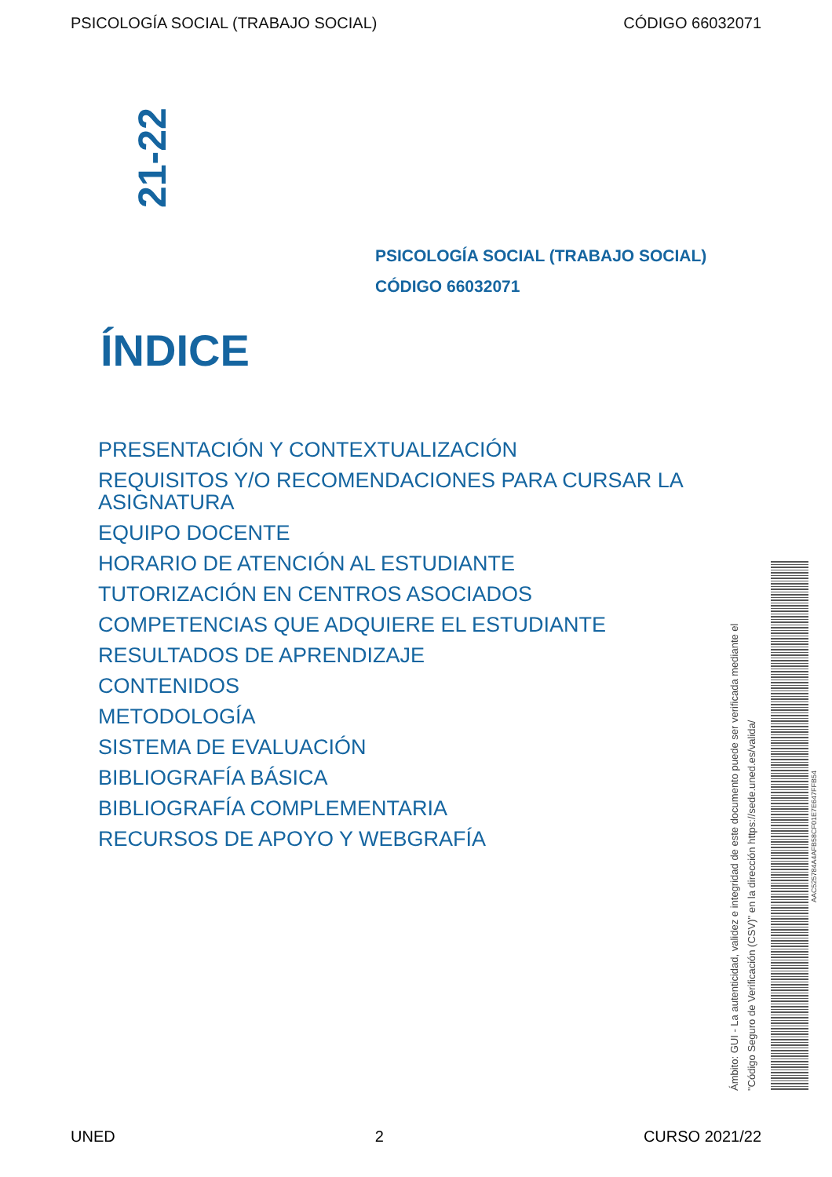PSICOLOGÍA SOCIAL (TRABAJO SOCIAL) CÓDIGO 66032071
21-22
PSICOLOGÍA SOCIAL (TRABAJO SOCIAL)
CÓDIGO 66032071
ÍNDICE
PRESENTACIÓN Y CONTEXTUALIZACIÓN
REQUISITOS Y/O RECOMENDACIONES PARA CURSAR LA ASIGNATURA
EQUIPO DOCENTE
HORARIO DE ATENCIÓN AL ESTUDIANTE
TUTORIZACIÓN EN CENTROS ASOCIADOS
COMPETENCIAS QUE ADQUIERE EL ESTUDIANTE
RESULTADOS DE APRENDIZAJE
CONTENIDOS
METODOLOGÍA
SISTEMA DE EVALUACIÓN
BIBLIOGRAFÍA BÁSICA
BIBLIOGRAFÍA COMPLEMENTARIA
RECURSOS DE APOYO Y WEBGRAFÍA
Ámbito: GUI - La autenticidad, validez e integridad de este documento puede ser verificada mediante el
"Código Seguro de Verificación (CSV)" en la dirección https://sede.uned.es/valida/
AAC525784A4AFB58CF01E7E647FFB54
UNED 2 CURSO 2021/22